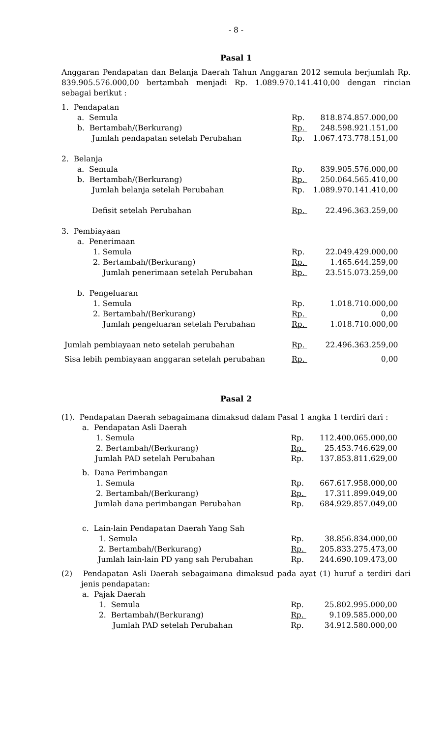- 8 -
Pasal 1
Anggaran Pendapatan dan Belanja Daerah Tahun Anggaran 2012 semula berjumlah Rp. 839.905.576.000,00 bertambah menjadi Rp. 1.089.970.141.410,00 dengan rincian sebagai berikut :
| 1. Pendapatan | |
| a. Semula | Rp. 818.874.857.000,00 |
| b. Bertambah/(Berkurang) | Rp. 248.598.921.151,00 |
| Jumlah pendapatan setelah Perubahan | Rp. 1.067.473.778.151,00 |
| 2. Belanja | |
| a. Semula | Rp. 839.905.576.000,00 |
| b. Bertambah/(Berkurang) | Rp. 250.064.565.410,00 |
| Jumlah belanja setelah Perubahan | Rp. 1.089.970.141.410,00 |
| Defisit setelah Perubahan | Rp. 22.496.363.259,00 |
| 3. Pembiayaan | |
| a. Penerimaan | |
| 1. Semula | Rp. 22.049.429.000,00 |
| 2. Bertambah/(Berkurang) | Rp. 1.465.644.259,00 |
| Jumlah penerimaan setelah Perubahan | Rp. 23.515.073.259,00 |
| b. Pengeluaran | |
| 1. Semula | Rp. 1.018.710.000,00 |
| 2. Bertambah/(Berkurang) | Rp. 0,00 |
| Jumlah pengeluaran setelah Perubahan | Rp. 1.018.710.000,00 |
| Jumlah pembiayaan neto setelah perubahan | Rp. 22.496.363.259,00 |
| Sisa lebih pembiayaan anggaran setelah perubahan | Rp. 0,00 |
Pasal 2
(1). Pendapatan Daerah sebagaimana dimaksud dalam Pasal 1 angka 1 terdiri dari :
| a. Pendapatan Asli Daerah | |
| 1. Semula | Rp. 112.400.065.000,00 |
| 2. Bertambah/(Berkurang) | Rp. 25.453.746.629,00 |
| Jumlah PAD setelah Perubahan | Rp. 137.853.811.629,00 |
| b. Dana Perimbangan | |
| 1. Semula | Rp. 667.617.958.000,00 |
| 2. Bertambah/(Berkurang) | Rp. 17.311.899.049,00 |
| Jumlah dana perimbangan Perubahan | Rp. 684.929.857.049,00 |
| c. Lain-lain Pendapatan Daerah Yang Sah | |
| 1. Semula | Rp. 38.856.834.000,00 |
| 2. Bertambah/(Berkurang) | Rp. 205.833.275.473,00 |
| Jumlah lain-lain PD yang sah Perubahan | Rp. 244.690.109.473,00 |
(2) Pendapatan Asli Daerah sebagaimana dimaksud pada ayat (1) huruf a terdiri dari jenis pendapatan:
| a. Pajak Daerah | |
| 1. Semula | Rp. 25.802.995.000,00 |
| 2. Bertambah/(Berkurang) | Rp. 9.109.585.000,00 |
| Jumlah PAD setelah Perubahan | Rp. 34.912.580.000,00 |